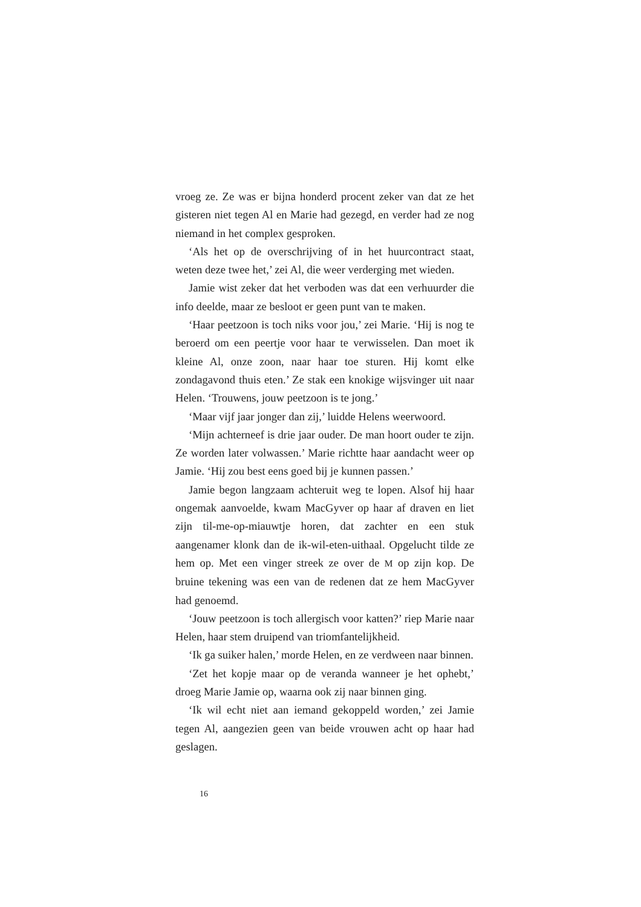vroeg ze. Ze was er bijna honderd procent zeker van dat ze het gisteren niet tegen Al en Marie had gezegd, en verder had ze nog niemand in het complex gesproken.
‘Als het op de overschrijving of in het huurcontract staat, weten deze twee het,’ zei Al, die weer verderging met wieden.
Jamie wist zeker dat het verboden was dat een verhuurder die info deelde, maar ze besloot er geen punt van te maken.
‘Haar peetzoon is toch niks voor jou,’ zei Marie. ‘Hij is nog te beroerd om een peertje voor haar te verwisselen. Dan moet ik kleine Al, onze zoon, naar haar toe sturen. Hij komt elke zondagavond thuis eten.’ Ze stak een knokige wijsvinger uit naar Helen. ‘Trouwens, jouw peetzoon is te jong.’
‘Maar vijf jaar jonger dan zij,’ luidde Helens weerwoord.
‘Mijn achterneef is drie jaar ouder. De man hoort ouder te zijn. Ze worden later volwassen.’ Marie richtte haar aandacht weer op Jamie. ‘Hij zou best eens goed bij je kunnen passen.’
Jamie begon langzaam achteruit weg te lopen. Alsof hij haar ongemak aanvoelde, kwam MacGyver op haar af draven en liet zijn til-me-op-miauwtje horen, dat zachter en een stuk aangenamer klonk dan de ik-wil-eten-uithaal. Opgelucht tilde ze hem op. Met een vinger streek ze over de M op zijn kop. De bruine tekening was een van de redenen dat ze hem MacGyver had genoemd.
‘Jouw peetzoon is toch allergisch voor katten?’ riep Marie naar Helen, haar stem druipend van triomfantelijkheid.
‘Ik ga suiker halen,’ morde Helen, en ze verdween naar binnen.
‘Zet het kopje maar op de veranda wanneer je het ophebt,’ droeg Marie Jamie op, waarna ook zij naar binnen ging.
‘Ik wil echt niet aan iemand gekoppeld worden,’ zei Jamie tegen Al, aangezien geen van beide vrouwen acht op haar had geslagen.
16